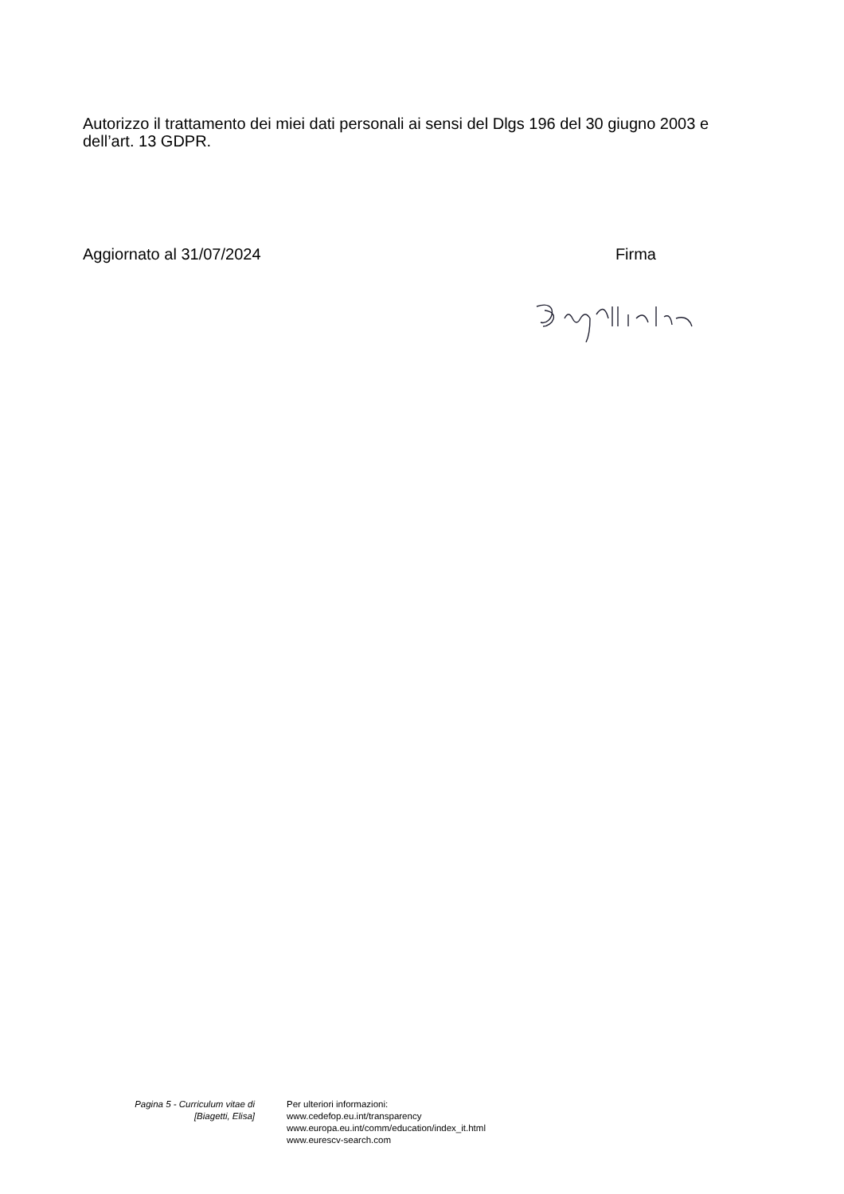Autorizzo il trattamento dei miei dati personali ai sensi del Dlgs 196 del 30 giugno 2003 e dell’art. 13 GDPR.
Aggiornato al 31/07/2024 Firma
Pagina 5 - Curriculum vitae di
[Biagetti, Elisa]
Per ulteriori informazioni:
www.cedefop.eu.int/transparency
www.europa.eu.int/comm/education/index_it.html
www.eurescv-search.com